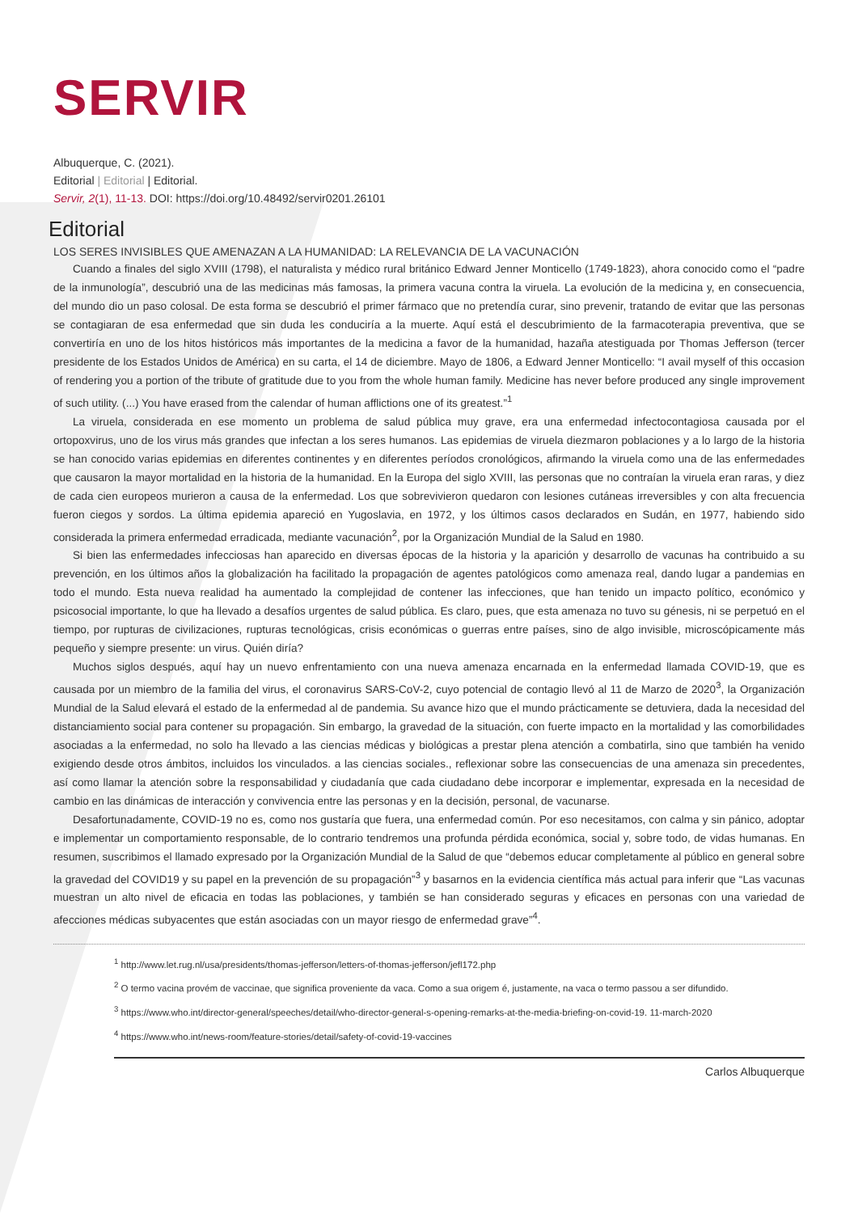SERVIR
Albuquerque, C. (2021).
Editorial | Editorial | Editorial.
Servir, 2(1), 11-13. DOI: https://doi.org/10.48492/servir0201.26101
Editorial
LOS SERES INVISIBLES QUE AMENAZAN A LA HUMANIDAD: LA RELEVANCIA DE LA VACUNACIÓN
Cuando a finales del siglo XVIII (1798), el naturalista y médico rural británico Edward Jenner Monticello (1749-1823), ahora conocido como el “padre de la inmunología”, descubrió una de las medicinas más famosas, la primera vacuna contra la viruela. La evolución de la medicina y, en consecuencia, del mundo dio un paso colosal. De esta forma se descubrió el primer fármaco que no pretendía curar, sino prevenir, tratando de evitar que las personas se contagiaran de esa enfermedad que sin duda les conduciría a la muerte. Aquí está el descubrimiento de la farmacoterapia preventiva, que se convertiría en uno de los hitos históricos más importantes de la medicina a favor de la humanidad, hazaña atestiguada por Thomas Jefferson (tercer presidente de los Estados Unidos de América) en su carta, el 14 de diciembre. Mayo de 1806, a Edward Jenner Monticello: “I avail myself of this occasion of rendering you a portion of the tribute of gratitude due to you from the whole human family. Medicine has never before produced any single improvement of such utility. (...) You have erased from the calendar of human afflictions one of its greatest.”<sup>1</sup>
La viruela, considerada en ese momento un problema de salud pública muy grave, era una enfermedad infectocontagiosa causada por el ortopoxvirus, uno de los virus más grandes que infectan a los seres humanos. Las epidemias de viruela diezmaron poblaciones y a lo largo de la historia se han conocido varias epidemias en diferentes continentes y en diferentes períodos cronológicos, afirmando la viruela como una de las enfermedades que causaron la mayor mortalidad en la historia de la humanidad. En la Europa del siglo XVIII, las personas que no contraían la viruela eran raras, y diez de cada cien europeos murieron a causa de la enfermedad. Los que sobrevivieron quedaron con lesiones cutáneas irreversibles y con alta frecuencia fueron ciegos y sordos. La última epidemia apareció en Yugoslavia, en 1972, y los últimos casos declarados en Sudán, en 1977, habiendo sido considerada la primera enfermedad erradicada, mediante vacunación<sup>2</sup>, por la Organización Mundial de la Salud en 1980.
Si bien las enfermedades infecciosas han aparecido en diversas épocas de la historia y la aparición y desarrollo de vacunas ha contribuido a su prevención, en los últimos años la globalización ha facilitado la propagación de agentes patológicos como amenaza real, dando lugar a pandemias en todo el mundo. Esta nueva realidad ha aumentado la complejidad de contener las infecciones, que han tenido un impacto político, económico y psicosocial importante, lo que ha llevado a desafíos urgentes de salud pública. Es claro, pues, que esta amenaza no tuvo su génesis, ni se perpetuó en el tiempo, por rupturas de civilizaciones, rupturas tecnológicas, crisis económicas o guerras entre países, sino de algo invisible, microscópicamente más pequeño y siempre presente: un virus. Quién diría?
Muchos siglos después, aquí hay un nuevo enfrentamiento con una nueva amenaza encarnada en la enfermedad llamada COVID-19, que es causada por un miembro de la familia del virus, el coronavirus SARS-CoV-2, cuyo potencial de contagio llevó al 11 de Marzo de 2020<sup>3</sup>, la Organización Mundial de la Salud elevará el estado de la enfermedad al de pandemia. Su avance hizo que el mundo prácticamente se detuviera, dada la necesidad del distanciamiento social para contener su propagación. Sin embargo, la gravedad de la situación, con fuerte impacto en la mortalidad y las comorbilidades asociadas a la enfermedad, no solo ha llevado a las ciencias médicas y biológicas a prestar plena atención a combatirla, sino que también ha venido exigiendo desde otros ámbitos, incluidos los vinculados. a las ciencias sociales., reflexionar sobre las consecuencias de una amenaza sin precedentes, así como llamar la atención sobre la responsabilidad y ciudadanía que cada ciudadano debe incorporar e implementar, expresada en la necesidad de cambio en las dinámicas de interacción y convivencia entre las personas y en la decisión, personal, de vacunarse.
Desafortunadamente, COVID-19 no es, como nos gustaría que fuera, una enfermedad común. Por eso necesitamos, con calma y sin pánico, adoptar e implementar un comportamiento responsable, de lo contrario tendremos una profunda pérdida económica, social y, sobre todo, de vidas humanas. En resumen, suscribimos el llamado expresado por la Organización Mundial de la Salud de que “debemos educar completamente al público en general sobre la gravedad del COVID19 y su papel en la prevención de su propagación”<sup>3</sup> y basarnos en la evidencia científica más actual para inferir que “Las vacunas muestran un alto nivel de eficacia en todas las poblaciones, y también se han considerado seguras y eficaces en personas con una variedad de afecciones médicas subyacentes que están asociadas con un mayor riesgo de enfermedad grave”<sup>4</sup>.
<sup>1</sup> http://www.let.rug.nl/usa/presidents/thomas-jefferson/letters-of-thomas-jefferson/jefl172.php
<sup>2</sup> O termo vacina provém de vaccinae, que significa proveniente da vaca. Como a sua origem é, justamente, na vaca o termo passou a ser difundido.
<sup>3</sup> https://www.who.int/director-general/speeches/detail/who-director-general-s-opening-remarks-at-the-media-briefing-on-covid-19. 11-march-2020
<sup>4</sup> https://www.who.int/news-room/feature-stories/detail/safety-of-covid-19-vaccines
Carlos Albuquerque